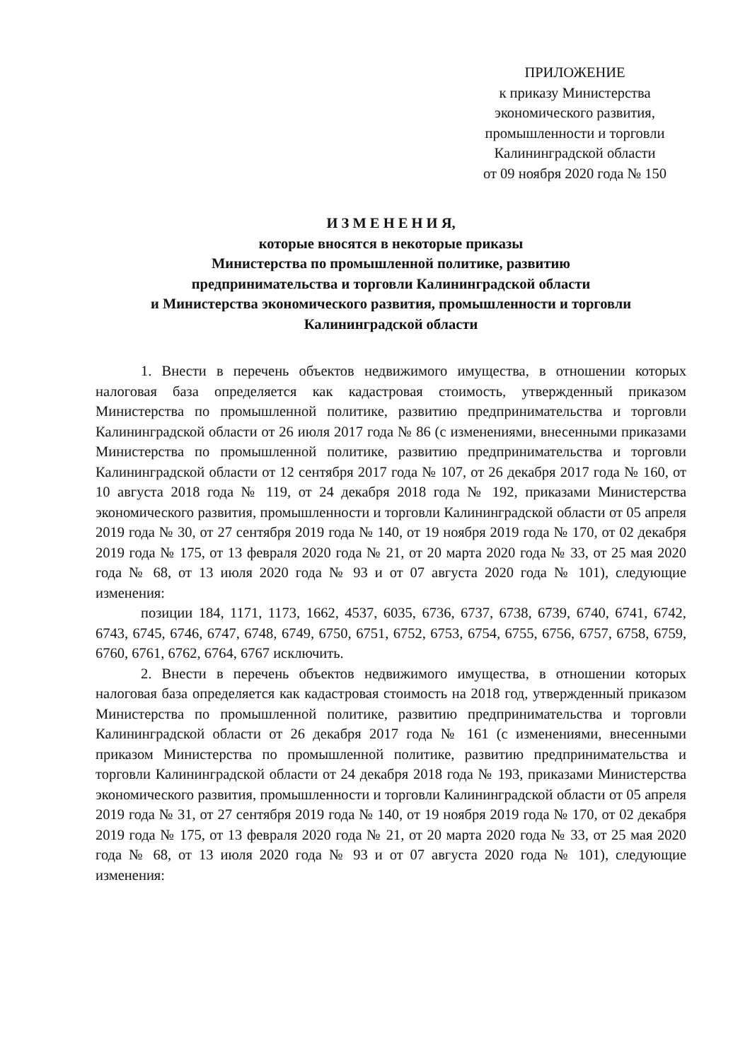ПРИЛОЖЕНИЕ
к приказу Министерства
экономического развития,
промышленности и торговли
Калининградской области
от 09 ноября 2020 года № 150
И З М Е Н Е Н И Я,
которые вносятся в некоторые приказы
Министерства по промышленной политике, развитию
предпринимательства и торговли Калининградской области
и Министерства экономического развития, промышленности и торговли
Калининградской области
1. Внести в перечень объектов недвижимого имущества, в отношении которых налоговая база определяется как кадастровая стоимость, утвержденный приказом Министерства по промышленной политике, развитию предпринимательства и торговли Калининградской области от 26 июля 2017 года № 86 (с изменениями, внесенными приказами Министерства по промышленной политике, развитию предпринимательства и торговли Калининградской области от 12 сентября 2017 года № 107, от 26 декабря 2017 года № 160, от 10 августа 2018 года № 119, от 24 декабря 2018 года № 192, приказами Министерства экономического развития, промышленности и торговли Калининградской области от 05 апреля 2019 года № 30, от 27 сентября 2019 года № 140, от 19 ноября 2019 года № 170, от 02 декабря 2019 года № 175, от 13 февраля 2020 года № 21, от 20 марта 2020 года № 33, от 25 мая 2020 года № 68, от 13 июля 2020 года № 93 и от 07 августа 2020 года № 101), следующие изменения:
позиции 184, 1171, 1173, 1662, 4537, 6035, 6736, 6737, 6738, 6739, 6740, 6741, 6742, 6743, 6745, 6746, 6747, 6748, 6749, 6750, 6751, 6752, 6753, 6754, 6755, 6756, 6757, 6758, 6759, 6760, 6761, 6762, 6764, 6767 исключить.
2. Внести в перечень объектов недвижимого имущества, в отношении которых налоговая база определяется как кадастровая стоимость на 2018 год, утвержденный приказом Министерства по промышленной политике, развитию предпринимательства и торговли Калининградской области от 26 декабря 2017 года № 161 (с изменениями, внесенными приказом Министерства по промышленной политике, развитию предпринимательства и торговли Калининградской области от 24 декабря 2018 года № 193, приказами Министерства экономического развития, промышленности и торговли Калининградской области от 05 апреля 2019 года № 31, от 27 сентября 2019 года № 140, от 19 ноября 2019 года № 170, от 02 декабря 2019 года № 175, от 13 февраля 2020 года № 21, от 20 марта 2020 года № 33, от 25 мая 2020 года № 68, от 13 июля 2020 года № 93 и от 07 августа 2020 года № 101), следующие изменения: